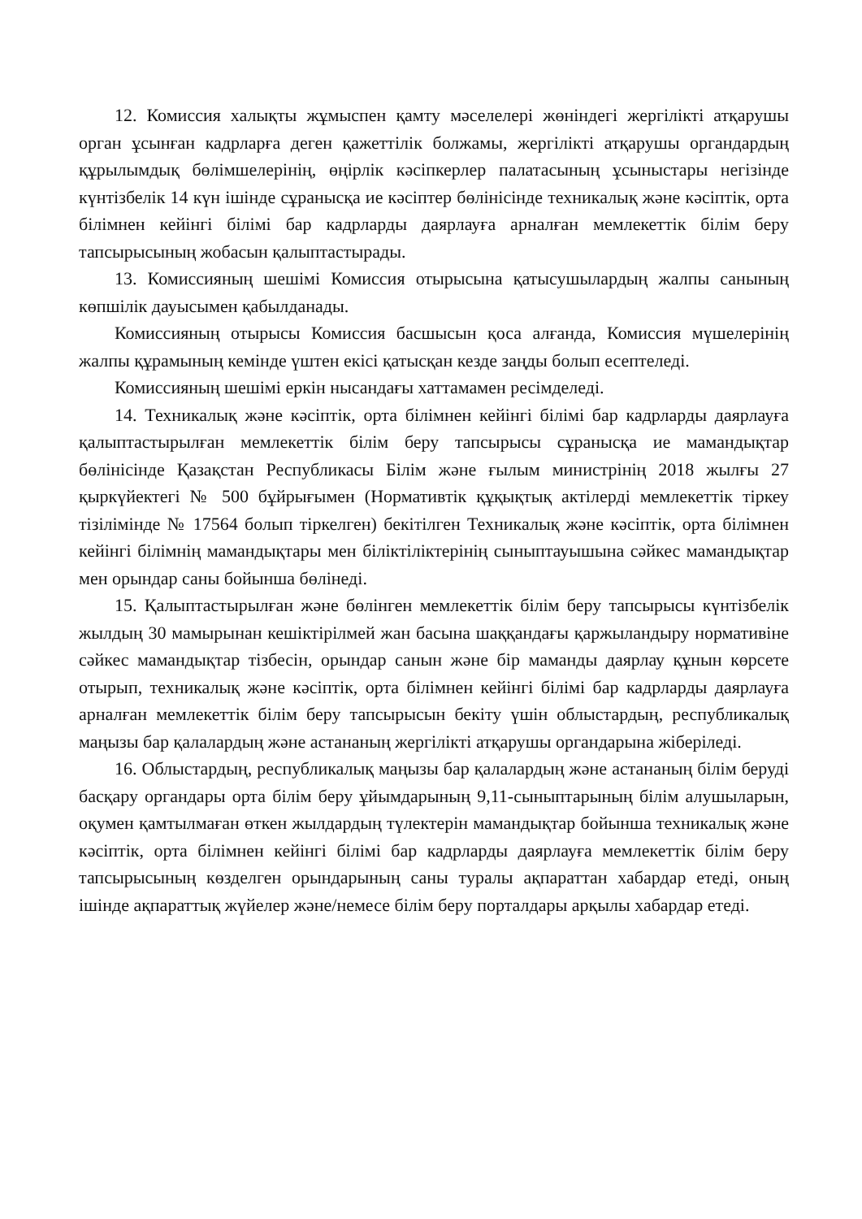12. Комиссия халықты жұмыспен қамту мәселелері жөніндегі жергілікті атқарушы орган ұсынған кадрларға деген қажеттілік болжамы, жергілікті атқарушы органдардың құрылымдық бөлімшелерінің, өңірлік кәсіпкерлер палатасының ұсыныстары негізінде күнтізбелік 14 күн ішінде сұранысқа ие кәсіптер бөлінісінде техникалық және кәсіптік, орта білімнен кейінгі білімі бар кадрларды даярлауға арналған мемлекеттік білім беру тапсырысының жобасын қалыптастырады.
13. Комиссияның шешімі Комиссия отырысына қатысушылардың жалпы санының көпшілік дауысымен қабылданады.
Комиссияның отырысы Комиссия басшысын қоса алғанда, Комиссия мүшелерінің жалпы құрамының кемінде үштен екісі қатысқан кезде заңды болып есептеледі.
Комиссияның шешімі еркін нысандағы хаттамамен ресімделеді.
14. Техникалық және кәсіптік, орта білімнен кейінгі білімі бар кадрларды даярлауға қалыптастырылған мемлекеттік білім беру тапсырысы сұранысқа ие мамандықтар бөлінісінде Қазақстан Республикасы Білім және ғылым министрінің 2018 жылғы 27 қыркүйектегі № 500 бұйрығымен (Нормативтік құқықтық актілерді мемлекеттік тіркеу тізілімінде № 17564 болып тіркелген) бекітілген Техникалық және кәсіптік, орта білімнен кейінгі білімнің мамандықтары мен біліктіліктерінің сыныптауышына сәйкес мамандықтар мен орындар саны бойынша бөлінеді.
15. Қалыптастырылған және бөлінген мемлекеттік білім беру тапсырысы күнтізбелік жылдың 30 мамырынан кешіктірілмей жан басына шаққандағы қаржыландыру нормативіне сәйкес мамандықтар тізбесін, орындар санын және бір маманды даярлау құнын көрсете отырып, техникалық және кәсіптік, орта білімнен кейінгі білімі бар кадрларды даярлауға арналған мемлекеттік білім беру тапсырысын бекіту үшін облыстардың, республикалық маңызы бар қалалардың және астананың жергілікті атқарушы органдарына жіберіледі.
16. Облыстардың, республикалық маңызы бар қалалардың және астананың білім беруді басқару органдары орта білім беру ұйымдарының 9,11-сыныптарының білім алушыларын, оқумен қамтылмаған өткен жылдардың түлектерін мамандықтар бойынша техникалық және кәсіптік, орта білімнен кейінгі білімі бар кадрларды даярлауға мемлекеттік білім беру тапсырысының көзделген орындарының саны туралы ақпараттан хабардар етеді, оның ішінде ақпараттық жүйелер және/немесе білім беру порталдары арқылы хабардар етеді.